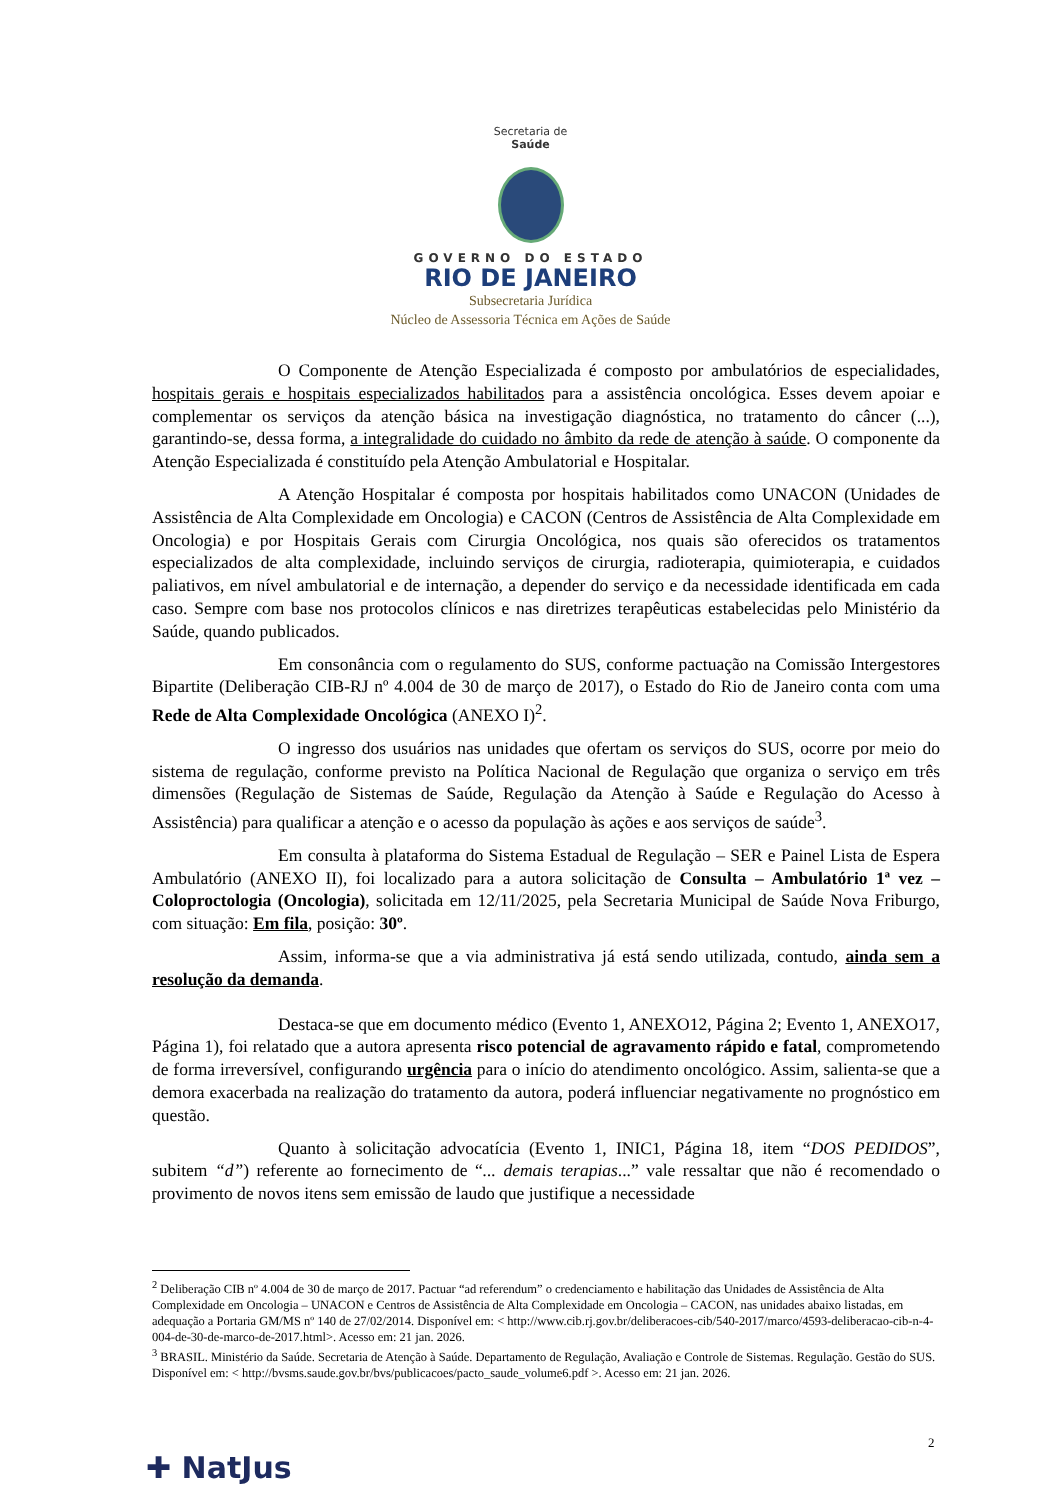Secretaria de
Saúde
GOVERNO DO ESTADO
RIO DE JANEIRO
Subsecretaria Jurídica
Núcleo de Assessoria Técnica em Ações de Saúde
O Componente de Atenção Especializada é composto por ambulatórios de especialidades, hospitais gerais e hospitais especializados habilitados para a assistência oncológica. Esses devem apoiar e complementar os serviços da atenção básica na investigação diagnóstica, no tratamento do câncer (...), garantindo-se, dessa forma, a integralidade do cuidado no âmbito da rede de atenção à saúde. O componente da Atenção Especializada é constituído pela Atenção Ambulatorial e Hospitalar.
A Atenção Hospitalar é composta por hospitais habilitados como UNACON (Unidades de Assistência de Alta Complexidade em Oncologia) e CACON (Centros de Assistência de Alta Complexidade em Oncologia) e por Hospitais Gerais com Cirurgia Oncológica, nos quais são oferecidos os tratamentos especializados de alta complexidade, incluindo serviços de cirurgia, radioterapia, quimioterapia, e cuidados paliativos, em nível ambulatorial e de internação, a depender do serviço e da necessidade identificada em cada caso. Sempre com base nos protocolos clínicos e nas diretrizes terapêuticas estabelecidas pelo Ministério da Saúde, quando publicados.
Em consonância com o regulamento do SUS, conforme pactuação na Comissão Intergestores Bipartite (Deliberação CIB-RJ nº 4.004 de 30 de março de 2017), o Estado do Rio de Janeiro conta com uma Rede de Alta Complexidade Oncológica (ANEXO I)<sup>2</sup>.
O ingresso dos usuários nas unidades que ofertam os serviços do SUS, ocorre por meio do sistema de regulação, conforme previsto na Política Nacional de Regulação que organiza o serviço em três dimensões (Regulação de Sistemas de Saúde, Regulação da Atenção à Saúde e Regulação do Acesso à Assistência) para qualificar a atenção e o acesso da população às ações e aos serviços de saúde<sup>3</sup>.
Em consulta à plataforma do Sistema Estadual de Regulação – SER e Painel Lista de Espera Ambulatório (ANEXO II), foi localizado para a autora solicitação de Consulta – Ambulatório 1ª vez – Coloproctologia (Oncologia), solicitada em 12/11/2025, pela Secretaria Municipal de Saúde Nova Friburgo, com situação: Em fila, posição: 30º.
Assim, informa-se que a via administrativa já está sendo utilizada, contudo, ainda sem a resolução da demanda.
Destaca-se que em documento médico (Evento 1, ANEXO12, Página 2; Evento 1, ANEXO17, Página 1), foi relatado que a autora apresenta risco potencial de agravamento rápido e fatal, comprometendo de forma irreversível, configurando urgência para o início do atendimento oncológico. Assim, salienta-se que a demora exacerbada na realização do tratamento da autora, poderá influenciar negativamente no prognóstico em questão.
Quanto à solicitação advocatícia (Evento 1, INIC1, Página 18, item “DOS PEDIDOS”, subitem “d”) referente ao fornecimento de “... demais terapias...” vale ressaltar que não é recomendado o provimento de novos itens sem emissão de laudo que justifique a necessidade
<sup>2</sup> Deliberação CIB nº 4.004 de 30 de março de 2017. Pactuar “ad referendum” o credenciamento e habilitação das Unidades de Assistência de Alta Complexidade em Oncologia – UNACON e Centros de Assistência de Alta Complexidade em Oncologia – CACON, nas unidades abaixo listadas, em adequação a Portaria GM/MS nº 140 de 27/02/2014. Disponível em: < http://www.cib.rj.gov.br/deliberacoes-cib/540-2017/marco/4593-deliberacao-cib-n-4-004-de-30-de-marco-de-2017.html>. Acesso em: 21 jan. 2026.
<sup>3</sup> BRASIL. Ministério da Saúde. Secretaria de Atenção à Saúde. Departamento de Regulação, Avaliação e Controle de Sistemas. Regulação. Gestão do SUS. Disponível em: < http://bvsms.saude.gov.br/bvs/publicacoes/pacto_saude_volume6.pdf >. Acesso em: 21 jan. 2026.
2
✚ NatJus